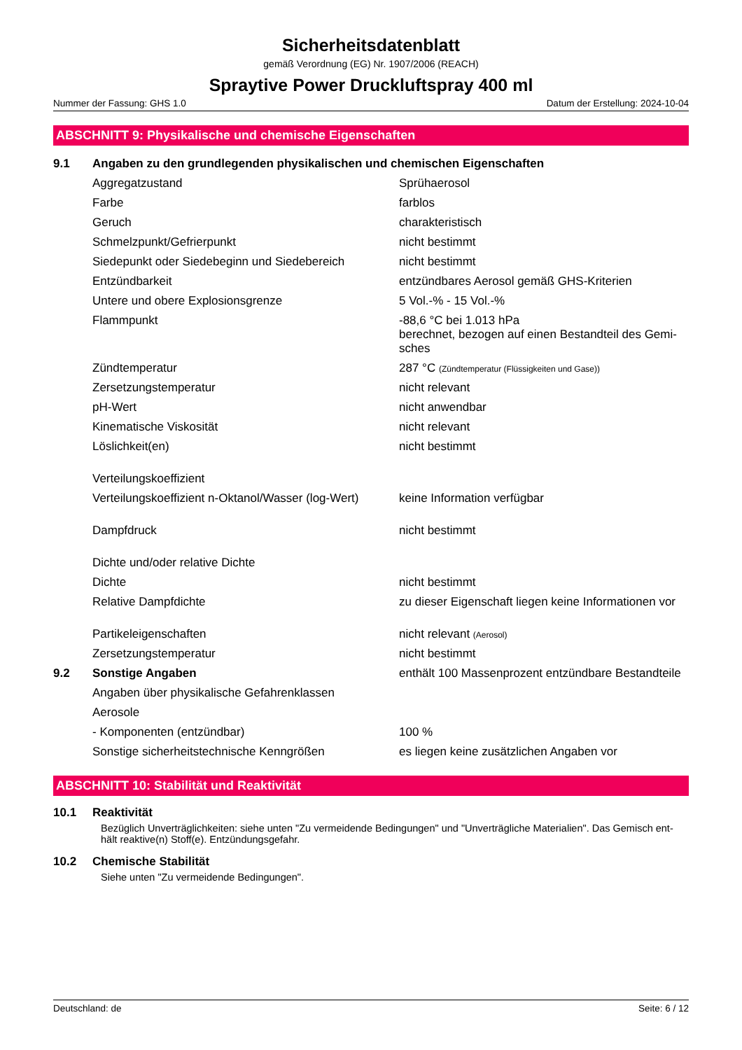Sicherheitsdatenblatt
gemäß Verordnung (EG) Nr. 1907/2006 (REACH)
Spraytive Power Druckluftspray 400 ml
Nummer der Fassung: GHS 1.0 Datum der Erstellung: 2024-10-04
ABSCHNITT 9: Physikalische und chemische Eigenschaften
| 9.1 | Angaben zu den grundlegenden physikalischen und chemischen Eigenschaften | |
| | Aggregatzustand | Sprühaerosol |
| | Farbe | farblos |
| | Geruch | charakteristisch |
| | Schmelzpunkt/Gefrierpunkt | nicht bestimmt |
| | Siedepunkt oder Siedebeginn und Siedebereich | nicht bestimmt |
| | Entzündbarkeit | entzündbares Aerosol gemäß GHS-Kriterien |
| | Untere und obere Explosionsgrenze | 5 Vol.-% - 15 Vol.-% |
| | Flammpunkt | -88,6 °C bei 1.013 hPa berechnet, bezogen auf einen Bestandteil des Gemi-sches |
| | Zündtemperatur | 287 °C (Zündtemperatur (Flüssigkeiten und Gase)) |
| | Zersetzungstemperatur | nicht relevant |
| | pH-Wert | nicht anwendbar |
| | Kinematische Viskosität | nicht relevant |
| | Löslichkeit(en) | nicht bestimmt |
| | Verteilungskoeffizient | |
| | Verteilungskoeffizient n-Oktanol/Wasser (log-Wert) | keine Information verfügbar |
| | Dampfdruck | nicht bestimmt |
| | Dichte und/oder relative Dichte | |
| | Dichte | nicht bestimmt |
| | Relative Dampfdichte | zu dieser Eigenschaft liegen keine Informationen vor |
| | Partikeleigenschaften | nicht relevant (Aerosol) |
| | Zersetzungstemperatur | nicht bestimmt |
| 9.2 | Sonstige Angaben | enthält 100 Massenprozent entzündbare Bestandteile |
| | Angaben über physikalische Gefahrenklassen | |
| | Aerosole | |
| | - Komponenten (entzündbar) | 100 % |
| | Sonstige sicherheitstechnische Kenngrößen | es liegen keine zusätzlichen Angaben vor |
ABSCHNITT 10: Stabilität und Reaktivität
10.1 Reaktivität
Bezüglich Unverträglichkeiten: siehe unten "Zu vermeidende Bedingungen" und "Unverträgliche Materialien". Das Gemisch ent-hält reaktive(n) Stoff(e). Entzündungsgefahr.
10.2 Chemische Stabilität
Siehe unten "Zu vermeidende Bedingungen".
Deutschland: de Seite: 6 / 12